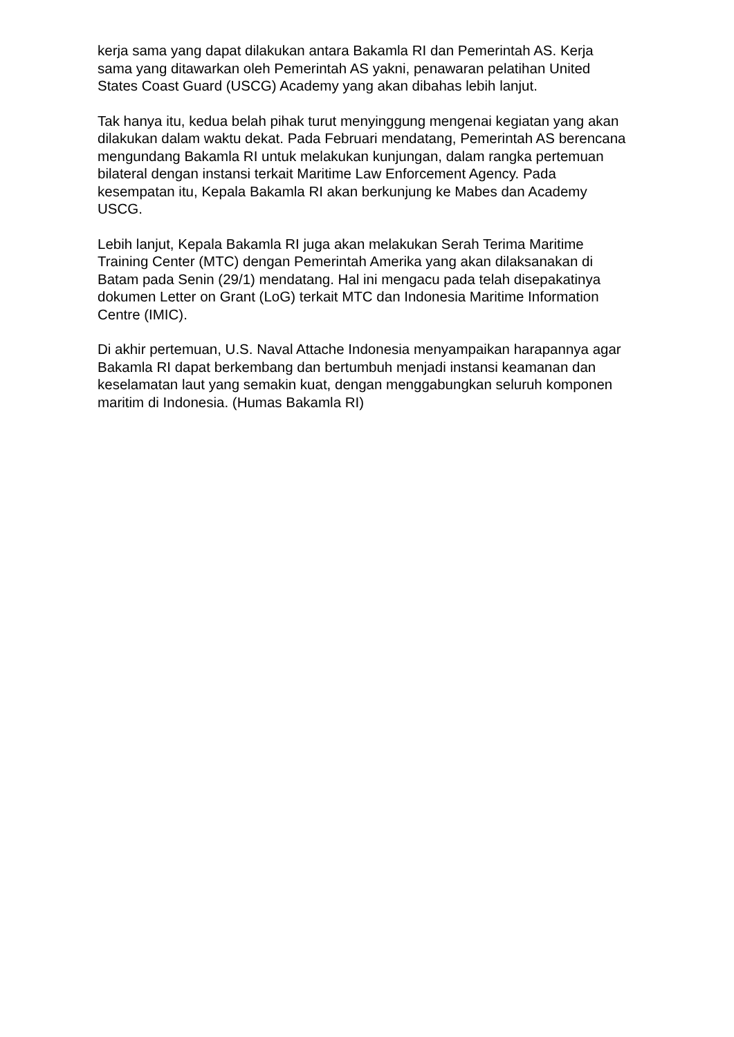kerja sama yang dapat dilakukan antara Bakamla RI dan Pemerintah AS. Kerja sama yang ditawarkan oleh Pemerintah AS yakni, penawaran pelatihan United States Coast Guard (USCG) Academy yang akan dibahas lebih lanjut.
Tak hanya itu, kedua belah pihak turut menyinggung mengenai kegiatan yang akan dilakukan dalam waktu dekat. Pada Februari mendatang, Pemerintah AS berencana mengundang Bakamla RI untuk melakukan kunjungan, dalam rangka pertemuan bilateral dengan instansi terkait Maritime Law Enforcement Agency. Pada kesempatan itu, Kepala Bakamla RI akan berkunjung ke Mabes dan Academy USCG.
Lebih lanjut, Kepala Bakamla RI juga akan melakukan Serah Terima Maritime Training Center (MTC) dengan Pemerintah Amerika yang akan dilaksanakan di Batam pada Senin (29/1) mendatang. Hal ini mengacu pada telah disepakatinya dokumen Letter on Grant (LoG) terkait MTC dan Indonesia Maritime Information Centre (IMIC).
Di akhir pertemuan, U.S. Naval Attache Indonesia menyampaikan harapannya agar Bakamla RI dapat berkembang dan bertumbuh menjadi instansi keamanan dan keselamatan laut yang semakin kuat, dengan menggabungkan seluruh komponen maritim di Indonesia. (Humas Bakamla RI)